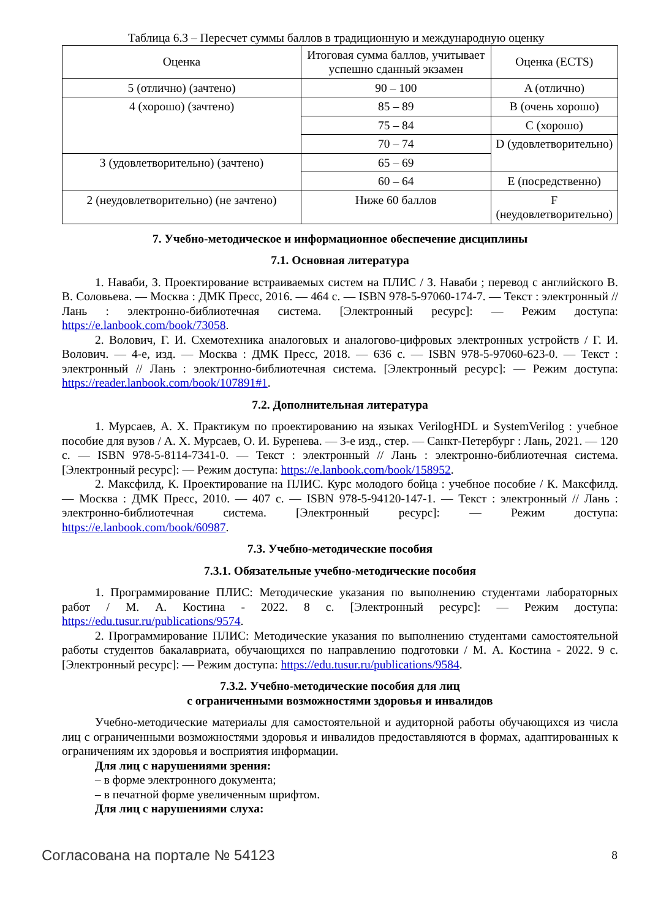Таблица 6.3 – Пересчет суммы баллов в традиционную и международную оценку
| Оценка | Итоговая сумма баллов, учитывает успешно сданный экзамен | Оценка (ECTS) |
| --- | --- | --- |
| 5 (отлично) (зачтено) | 90 – 100 | A (отлично) |
| 4 (хорошо) (зачтено) | 85 – 89 | B (очень хорошо) |
| | 75 – 84 | C (хорошо) |
| | 70 – 74 | D (удовлетворительно) |
| 3 (удовлетворительно) (зачтено) | 65 – 69 | |
| | 60 – 64 | E (посредственно) |
| 2 (неудовлетворительно) (не зачтено) | Ниже 60 баллов | F (неудовлетворительно) |
7. Учебно-методическое и информационное обеспечение дисциплины
7.1. Основная литература
1. Наваби, З. Проектирование встраиваемых систем на ПЛИС / З. Наваби ; перевод с английского В. В. Соловьева. — Москва : ДМК Пресс, 2016. — 464 с. — ISBN 978-5-97060-174-7. — Текст : электронный // Лань : электронно-библиотечная система. [Электронный ресурс]: — Режим доступа: https://e.lanbook.com/book/73058.
2. Волович, Г. И. Схемотехника аналоговых и аналогово-цифровых электронных устройств / Г. И. Волович. — 4-е, изд. — Москва : ДМК Пресс, 2018. — 636 с. — ISBN 978-5-97060-623-0. — Текст : электронный // Лань : электронно-библиотечная система. [Электронный ресурс]: — Режим доступа: https://reader.lanbook.com/book/107891#1.
7.2. Дополнительная литература
1. Мурсаев, А. Х. Практикум по проектированию на языках VerilogHDL и SystemVerilog : учебное пособие для вузов / А. Х. Мурсаев, О. И. Буренева. — 3-е изд., стер. — Санкт-Петербург : Лань, 2021. — 120 с. — ISBN 978-5-8114-7341-0. — Текст : электронный // Лань : электронно-библиотечная система. [Электронный ресурс]: — Режим доступа: https://e.lanbook.com/book/158952.
2. Максфилд, К. Проектирование на ПЛИС. Курс молодого бойца : учебное пособие / К. Максфилд. — Москва : ДМК Пресс, 2010. — 407 с. — ISBN 978-5-94120-147-1. — Текст : электронный // Лань : электронно-библиотечная система. [Электронный ресурс]: — Режим доступа: https://e.lanbook.com/book/60987.
7.3. Учебно-методические пособия
7.3.1. Обязательные учебно-методические пособия
1. Программирование ПЛИС: Методические указания по выполнению студентами лабораторных работ / М. А. Костина - 2022. 8 с. [Электронный ресурс]: — Режим доступа: https://edu.tusur.ru/publications/9574.
2. Программирование ПЛИС: Методические указания по выполнению студентами самостоятельной работы студентов бакалавриата, обучающихся по направлению подготовки / М. А. Костина - 2022. 9 с. [Электронный ресурс]: — Режим доступа: https://edu.tusur.ru/publications/9584.
7.3.2. Учебно-методические пособия для лиц
с ограниченными возможностями здоровья и инвалидов
Учебно-методические материалы для самостоятельной и аудиторной работы обучающихся из числа лиц с ограниченными возможностями здоровья и инвалидов предоставляются в формах, адаптированных к ограничениям их здоровья и восприятия информации.
Для лиц с нарушениями зрения:
– в форме электронного документа;
– в печатной форме увеличенным шрифтом.
Для лиц с нарушениями слуха:
Согласована на портале № 54123 8